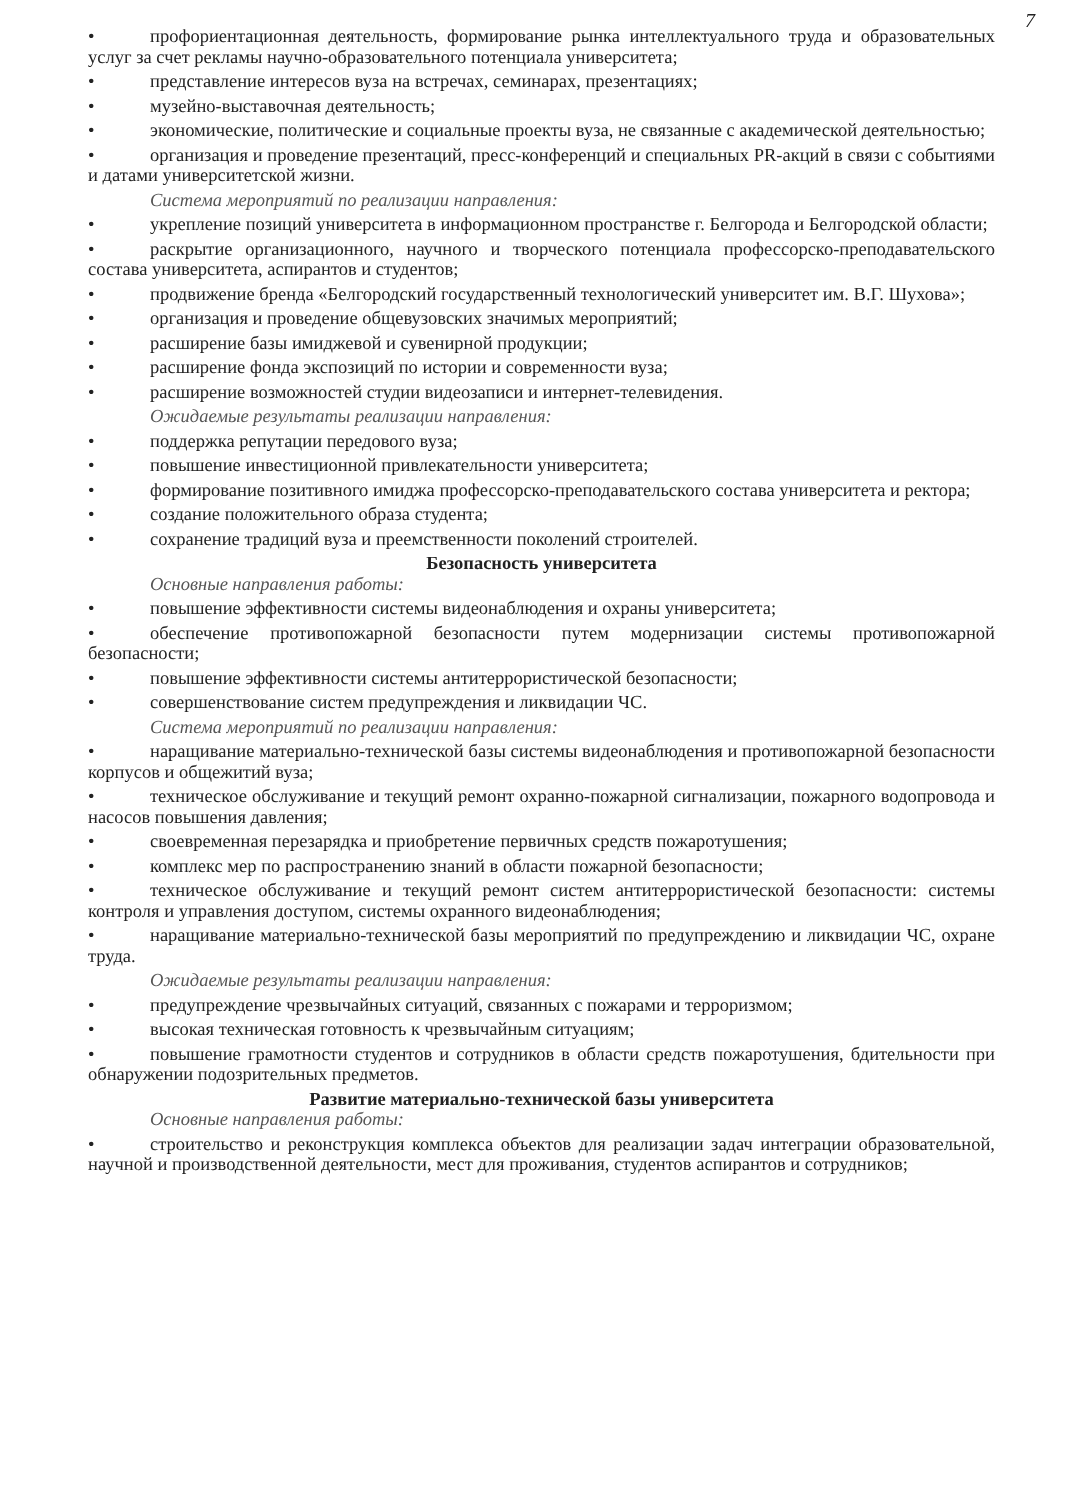7
• профориентационная деятельность, формирование рынка интеллектуального труда и образовательных услуг за счет рекламы научно-образовательного потенциала университета;
• представление интересов вуза на встречах, семинарах, презентациях;
• музейно-выставочная деятельность;
• экономические, политические и социальные проекты вуза, не связанные с академической деятельностью;
• организация и проведение презентаций, пресс-конференций и специальных PR-акций в связи с событиями и датами университетской жизни.
Система мероприятий по реализации направления:
• укрепление позиций университета в информационном пространстве г. Белгорода и Белгородской области;
• раскрытие организационного, научного и творческого потенциала профессорско-преподавательского состава университета, аспирантов и студентов;
• продвижение бренда «Белгородский государственный технологический университет им. В.Г. Шухова»;
• организация и проведение общевузовских значимых мероприятий;
• расширение базы имиджевой и сувенирной продукции;
• расширение фонда экспозиций по истории и современности вуза;
• расширение возможностей студии видеозаписи и интернет-телевидения.
Ожидаемые результаты реализации направления:
• поддержка репутации передового вуза;
• повышение инвестиционной привлекательности университета;
• формирование позитивного имиджа профессорско-преподавательского состава университета и ректора;
• создание положительного образа студента;
• сохранение традиций вуза и преемственности поколений строителей.
Безопасность университета
Основные направления работы:
• повышение эффективности системы видеонаблюдения и охраны университета;
• обеспечение противопожарной безопасности путем модернизации системы противопожарной безопасности;
• повышение эффективности системы антитеррористической безопасности;
• совершенствование систем предупреждения и ликвидации ЧС.
Система мероприятий по реализации направления:
• наращивание материально-технической базы системы видеонаблюдения и противопожарной безопасности корпусов и общежитий вуза;
• техническое обслуживание и текущий ремонт охранно-пожарной сигнализации, пожарного водопровода и насосов повышения давления;
• своевременная перезарядка и приобретение первичных средств пожаротушения;
• комплекс мер по распространению знаний в области пожарной безопасности;
• техническое обслуживание и текущий ремонт систем антитеррористической безопасности: системы контроля и управления доступом, системы охранного видеонаблюдения;
• наращивание материально-технической базы мероприятий по предупреждению и ликвидации ЧС, охране труда.
Ожидаемые результаты реализации направления:
• предупреждение чрезвычайных ситуаций, связанных с пожарами и терроризмом;
• высокая техническая готовность к чрезвычайным ситуациям;
• повышение грамотности студентов и сотрудников в области средств пожаротушения, бдительности при обнаружении подозрительных предметов.
Развитие материально-технической базы университета
Основные направления работы:
• строительство и реконструкция комплекса объектов для реализации задач интеграции образовательной, научной и производственной деятельности, мест для проживания, студентов аспирантов и сотрудников;